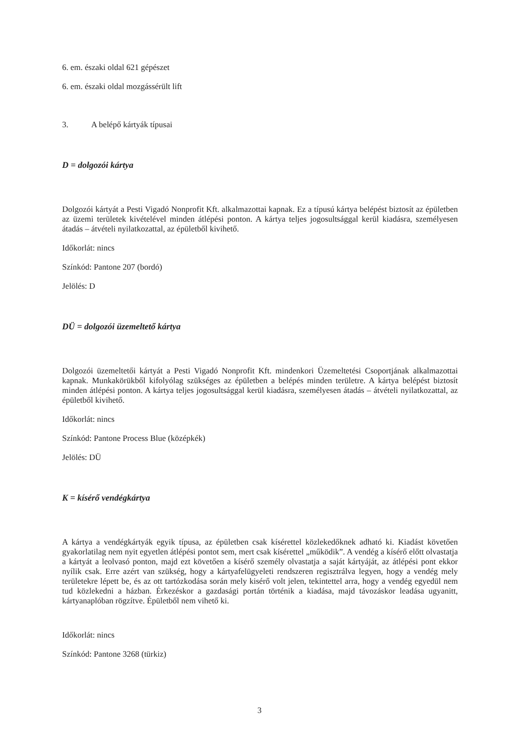6. em. északi oldal 621 gépészet
6. em. északi oldal mozgássérült lift
3. A belépő kártyák típusai
D = dolgozói kártya
Dolgozói kártyát a Pesti Vigadó Nonprofit Kft. alkalmazottai kapnak. Ez a típusú kártya belépést biztosít az épületben az üzemi területek kivételével minden átlépési ponton. A kártya teljes jogosultsággal kerül kiadásra, személyesen átadás – átvételi nyilatkozattal, az épületből kivihető.
Időkorlát: nincs
Színkód: Pantone 207 (bordó)
Jelölés: D
DÜ = dolgozói üzemeltető kártya
Dolgozói üzemeltetői kártyát a Pesti Vigadó Nonprofit Kft. mindenkori Üzemeltetési Csoportjának alkalmazottai kapnak. Munkakörükből kifolyólag szükséges az épületben a belépés minden területre. A kártya belépést biztosít minden átlépési ponton. A kártya teljes jogosultsággal kerül kiadásra, személyesen átadás – átvételi nyilatkozattal, az épületből kivihető.
Időkorlát: nincs
Színkód: Pantone Process Blue (középkék)
Jelölés: DÜ
K = kísérő vendégkártya
A kártya a vendégkártyák egyik típusa, az épületben csak kísérettel közlekedőknek adható ki. Kiadást követően gyakorlatilag nem nyit egyetlen átlépési pontot sem, mert csak kísérettel „működik”. A vendég a kísérő előtt olvastatja a kártyát a leolvasó ponton, majd ezt követően a kísérő személy olvastatja a saját kártyáját, az átlépési pont ekkor nyílik csak. Erre azért van szükség, hogy a kártyafelügyeleti rendszeren regisztrálva legyen, hogy a vendég mely területekre lépett be, és az ott tartózkodása során mely kisérő volt jelen, tekintettel arra, hogy a vendég egyedül nem tud közlekedni a házban. Érkezéskor a gazdasági portán történik a kiadása, majd távozáskor leadása ugyanitt, kártyanaplóban rögzítve. Épületből nem vihető ki.
Időkorlát: nincs
Színkód: Pantone 3268 (türkiz)
3